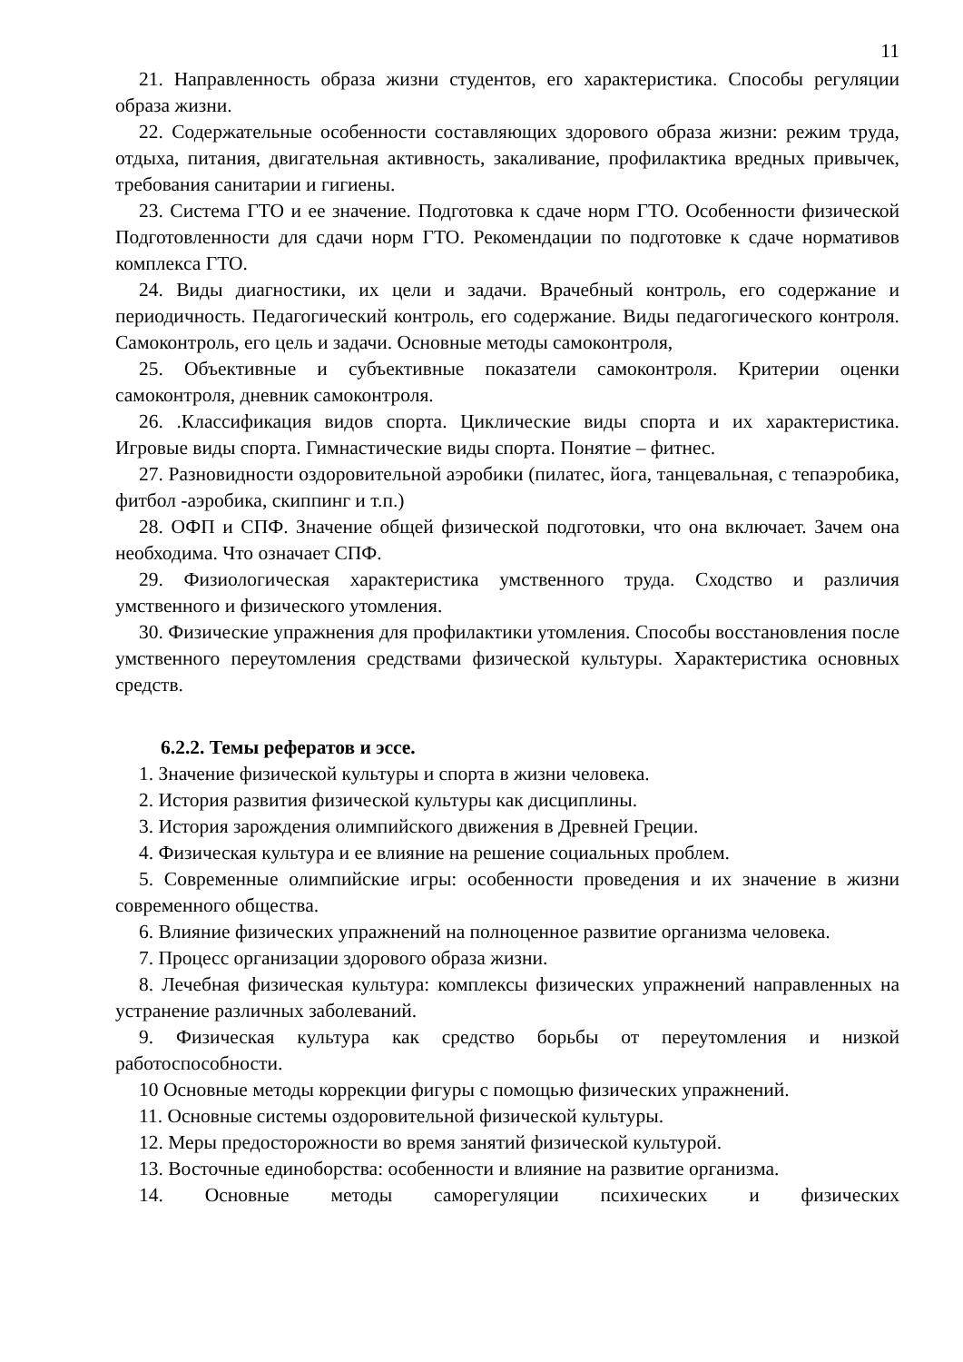11
21. Направленность образа жизни студентов, его характеристика. Способы регуляции образа жизни.
22. Содержательные особенности составляющих здорового образа жизни: режим труда, отдыха, питания, двигательная активность, закаливание, профилактика вредных привычек, требования санитарии и гигиены.
23. Система ГТО и ее значение. Подготовка к сдаче норм ГТО. Особенности физической Подготовленности для сдачи норм ГТО. Рекомендации по подготовке к сдаче нормативов комплекса ГТО.
24. Виды диагностики, их цели и задачи. Врачебный контроль, его содержание и периодичность. Педагогический контроль, его содержание. Виды педагогического контроля. Самоконтроль, его цель и задачи. Основные методы самоконтроля,
25. Объективные и субъективные показатели самоконтроля. Критерии оценки самоконтроля, дневник самоконтроля.
26. .Классификация видов спорта. Циклические виды спорта и их характеристика. Игровые виды спорта. Гимнастические виды спорта. Понятие – фитнес.
27. Разновидности оздоровительной аэробики (пилатес, йога, танцевальная, с тепаэробика, фитбол -аэробика, скиппинг и т.п.)
28. ОФП и СПФ. Значение общей физической подготовки, что она включает. Зачем она необходима. Что означает СПФ.
29. Физиологическая характеристика умственного труда. Сходство и различия умственного и физического утомления.
30. Физические упражнения для профилактики утомления. Способы восстановления после умственного переутомления средствами физической культуры. Характеристика основных средств.
6.2.2. Темы рефератов и эссе.
1. Значение физической культуры и спорта в жизни человека.
2. История развития физической культуры как дисциплины.
3. История зарождения олимпийского движения в Древней Греции.
4. Физическая культура и ее влияние на решение социальных проблем.
5. Современные олимпийские игры: особенности проведения и их значение в жизни современного общества.
6. Влияние физических упражнений на полноценное развитие организма человека.
7. Процесс организации здорового образа жизни.
8. Лечебная физическая культура: комплексы физических упражнений направленных на устранение различных заболеваний.
9. Физическая культура как средство борьбы от переутомления и низкой работоспособности.
10 Основные методы коррекции фигуры с помощью физических упражнений.
11. Основные системы оздоровительной физической культуры.
12. Меры предосторожности во время занятий физической культурой.
13. Восточные единоборства: особенности и влияние на развитие организма.
14. Основные методы саморегуляции психических и физических